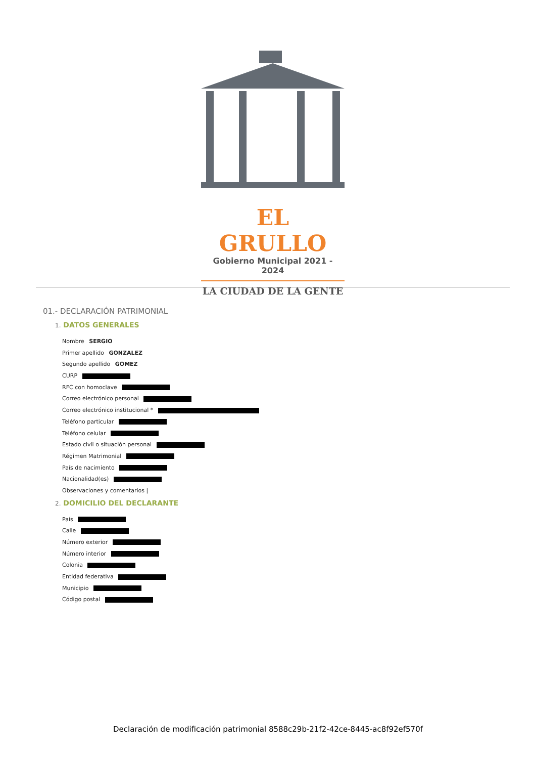EL GRULLO
Gobierno Municipal 2021 - 2024
LA CIUDAD DE LA GENTE
01.- DECLARACIÓN PATRIMONIAL
1. DATOS GENERALES
Nombre SERGIO
Primer apellido GONZALEZ
Segundo apellido GOMEZ
CURP
RFC con homoclave
Correo electrónico personal
Correo electrónico institucional *
Teléfono particular
Teléfono celular
Estado civil o situación personal
Régimen Matrimonial
País de nacimiento
Nacionalidad(es)
Observaciones y comentarios |
2. DOMICILIO DEL DECLARANTE
País
Calle
Número exterior
Número interior
Colonia
Entidad federativa
Municipio
Código postal
Declaración de modificación patrimonial 8588c29b-21f2-42ce-8445-ac8f92ef570f